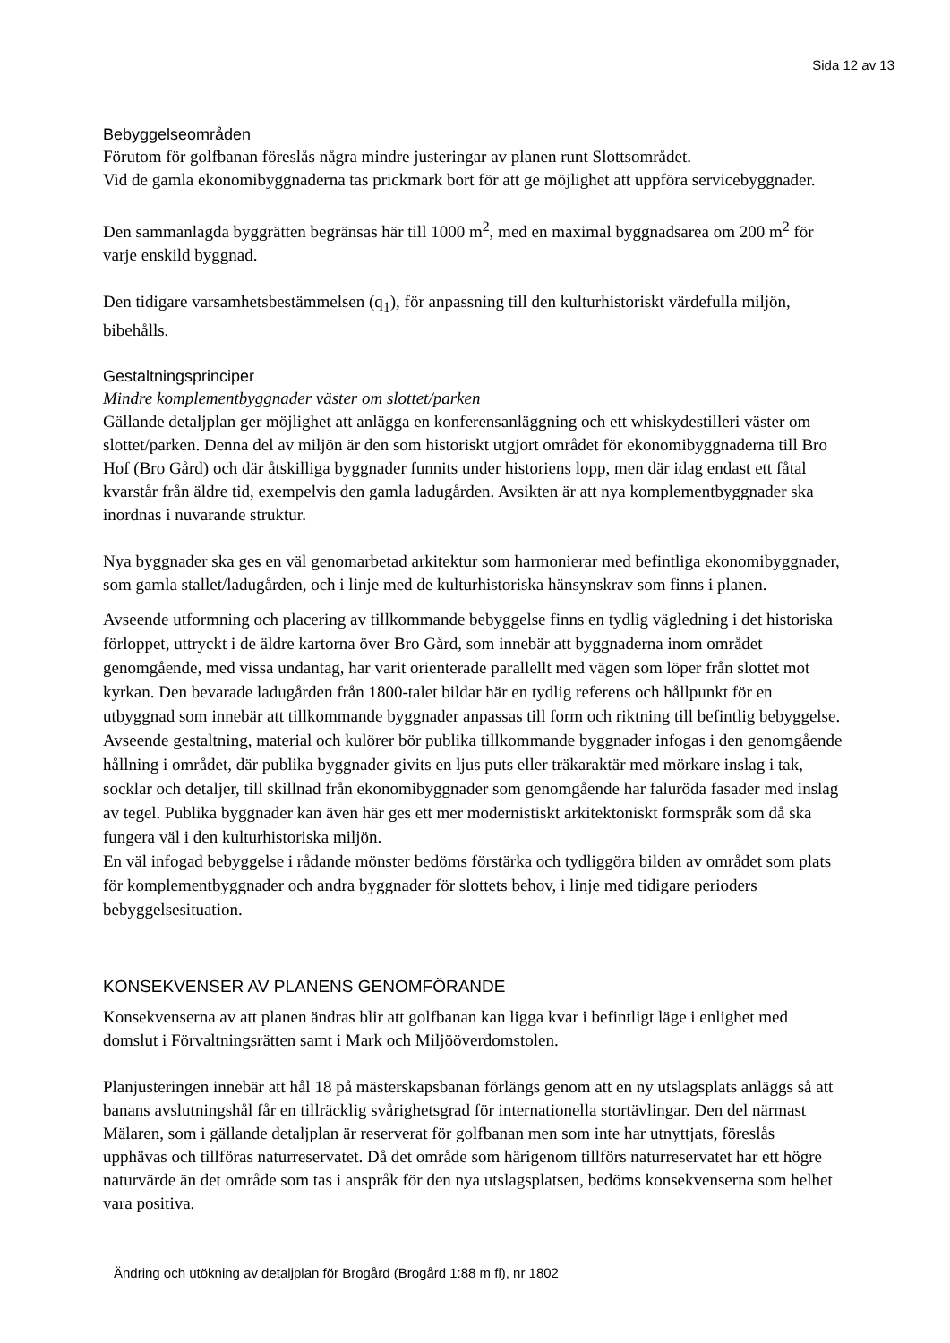Sida 12 av 13
Bebyggelseområden
Förutom för golfbanan föreslås några mindre justeringar av planen runt Slottsområdet.
Vid de gamla ekonomibyggnaderna tas prickmark bort för att ge möjlighet att uppföra servicebyggnader.
Den sammanlagda byggrätten begränsas här till 1000 m<sup>2</sup>, med en maximal byggnadsarea om 200 m<sup>2</sup> för varje enskild byggnad.
Den tidigare varsamhetsbestämmelsen (q<sub>1</sub>), för anpassning till den kulturhistoriskt värdefulla miljön, bibehålls.
Gestaltningsprinciper
Mindre komplementbyggnader väster om slottet/parken
Gällande detaljplan ger möjlighet att anlägga en konferensanläggning och ett whiskydestilleri väster om slottet/parken. Denna del av miljön är den som historiskt utgjort området för ekonomibyggnaderna till Bro Hof (Bro Gård) och där åtskilliga byggnader funnits under historiens lopp, men där idag endast ett fåtal kvarstår från äldre tid, exempelvis den gamla ladugården. Avsikten är att nya komplementbyggnader ska inordnas i nuvarande struktur.
Nya byggnader ska ges en väl genomarbetad arkitektur som harmonierar med befintliga ekonomibyggnader, som gamla stallet/ladugården, och i linje med de kulturhistoriska hänsynskrav som finns i planen.
Avseende utformning och placering av tillkommande bebyggelse finns en tydlig vägledning i det historiska förloppet, uttryckt i de äldre kartorna över Bro Gård, som innebär att byggnaderna inom området genomgående, med vissa undantag, har varit orienterade parallellt med vägen som löper från slottet mot kyrkan. Den bevarade ladugården från 1800-talet bildar här en tydlig referens och hållpunkt för en utbyggnad som innebär att tillkommande byggnader anpassas till form och riktning till befintlig bebyggelse. Avseende gestaltning, material och kulörer bör publika tillkommande byggnader infogas i den genomgående hållning i området, där publika byggnader givits en ljus puts eller träkaraktär med mörkare inslag i tak, socklar och detaljer, till skillnad från ekonomibyggnader som genomgående har faluröda fasader med inslag av tegel. Publika byggnader kan även här ges ett mer modernistiskt arkitektoniskt formspråk som då ska fungera väl i den kulturhistoriska miljön.
En väl infogad bebyggelse i rådande mönster bedöms förstärka och tydliggöra bilden av området som plats för komplementbyggnader och andra byggnader för slottets behov, i linje med tidigare perioders bebyggelsesituation.
KONSEKVENSER AV PLANENS GENOMFÖRANDE
Konsekvenserna av att planen ändras blir att golfbanan kan ligga kvar i befintligt läge i enlighet med domslut i Förvaltningsrätten samt i Mark och Miljööverdomstolen.
Planjusteringen innebär att hål 18 på mästerskapsbanan förlängs genom att en ny utslagsplats anläggs så att banans avslutningshål får en tillräcklig svårighetsgrad för internationella stortävlingar. Den del närmast Mälaren, som i gällande detaljplan är reserverat för golfbanan men som inte har utnyttjats, föreslås upphävas och tillföras naturreservatet. Då det område som härigenom tillförs naturreservatet har ett högre naturvärde än det område som tas i anspråk för den nya utslagsplatsen, bedöms konsekvenserna som helhet vara positiva.
Ändring och utökning av detaljplan för Brogård (Brogård 1:88 m fl), nr 1802